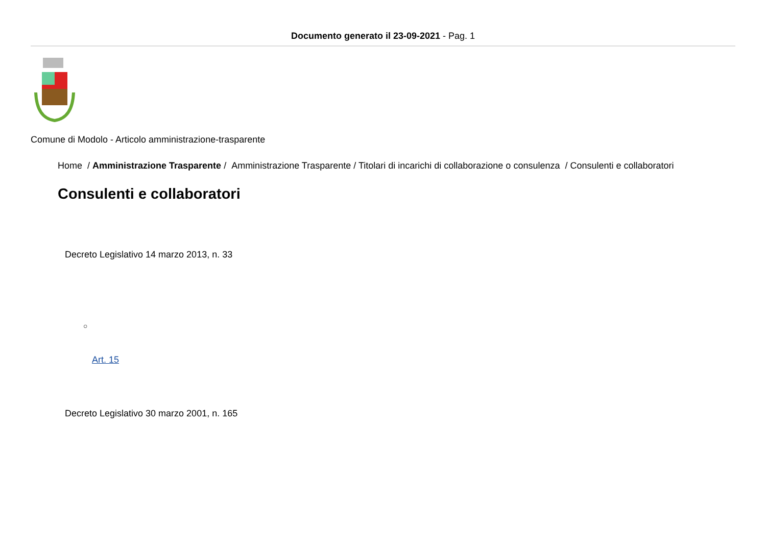Documento generato il 23-09-2021 - Pag. 1
Comune di Modolo - Articolo amministrazione-trasparente
Home / Amministrazione Trasparente / Amministrazione Trasparente / Titolari di incarichi di collaborazione o consulenza / Consulenti e collaboratori
Consulenti e collaboratori
Decreto Legislativo 14 marzo 2013, n. 33
○
Art. 15
Decreto Legislativo 30 marzo 2001, n. 165